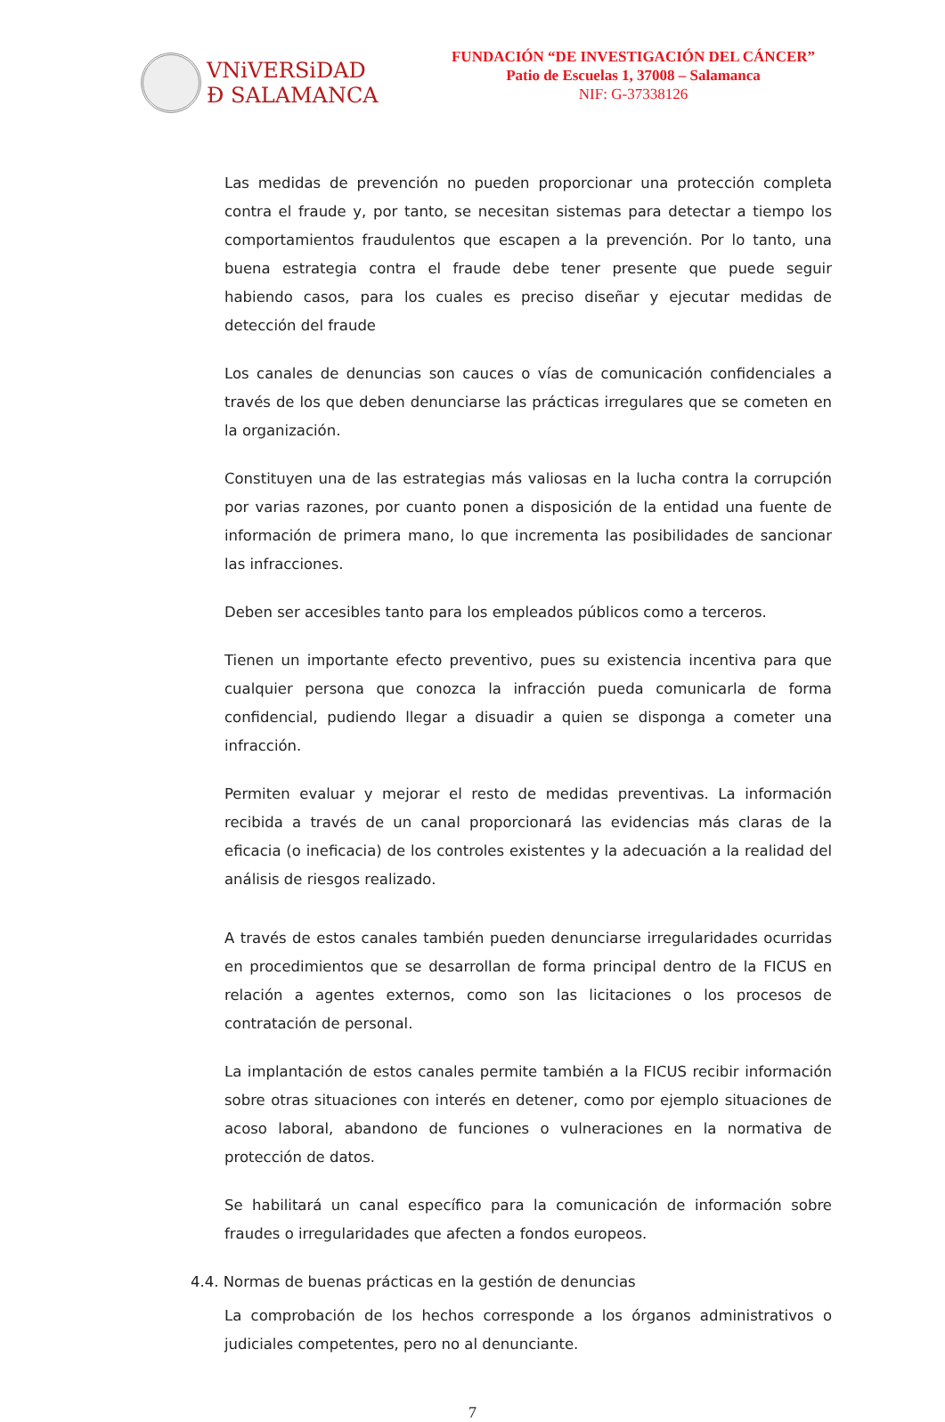VNiVERSiDAD
Ð SALAMANCA
FUNDACIÓN “DE INVESTIGACIÓN DEL CÁNCER”
Patio de Escuelas 1, 37008 – Salamanca
NIF: G-37338126
Las medidas de prevención no pueden proporcionar una protección completa contra el fraude y, por tanto, se necesitan sistemas para detectar a tiempo los comportamientos fraudulentos que escapen a la prevención. Por lo tanto, una buena estrategia contra el fraude debe tener presente que puede seguir habiendo casos, para los cuales es preciso diseñar y ejecutar medidas de detección del fraude
Los canales de denuncias son cauces o vías de comunicación confidenciales a través de los que deben denunciarse las prácticas irregulares que se cometen en la organización.
Constituyen una de las estrategias más valiosas en la lucha contra la corrupción por varias razones, por cuanto ponen a disposición de la entidad una fuente de información de primera mano, lo que incrementa las posibilidades de sancionar las infracciones.
Deben ser accesibles tanto para los empleados públicos como a terceros.
Tienen un importante efecto preventivo, pues su existencia incentiva para que cualquier persona que conozca la infracción pueda comunicarla de forma confidencial, pudiendo llegar a disuadir a quien se disponga a cometer una infracción.
Permiten evaluar y mejorar el resto de medidas preventivas. La información recibida a través de un canal proporcionará las evidencias más claras de la eficacia (o ineficacia) de los controles existentes y la adecuación a la realidad del análisis de riesgos realizado.
A través de estos canales también pueden denunciarse irregularidades ocurridas en procedimientos que se desarrollan de forma principal dentro de la FICUS en relación a agentes externos, como son las licitaciones o los procesos de contratación de personal.
La implantación de estos canales permite también a la FICUS recibir información sobre otras situaciones con interés en detener, como por ejemplo situaciones de acoso laboral, abandono de funciones o vulneraciones en la normativa de protección de datos.
Se habilitará un canal específico para la comunicación de información sobre fraudes o irregularidades que afecten a fondos europeos.
4.4. Normas de buenas prácticas en la gestión de denuncias
La comprobación de los hechos corresponde a los órganos administrativos o judiciales competentes, pero no al denunciante.
7